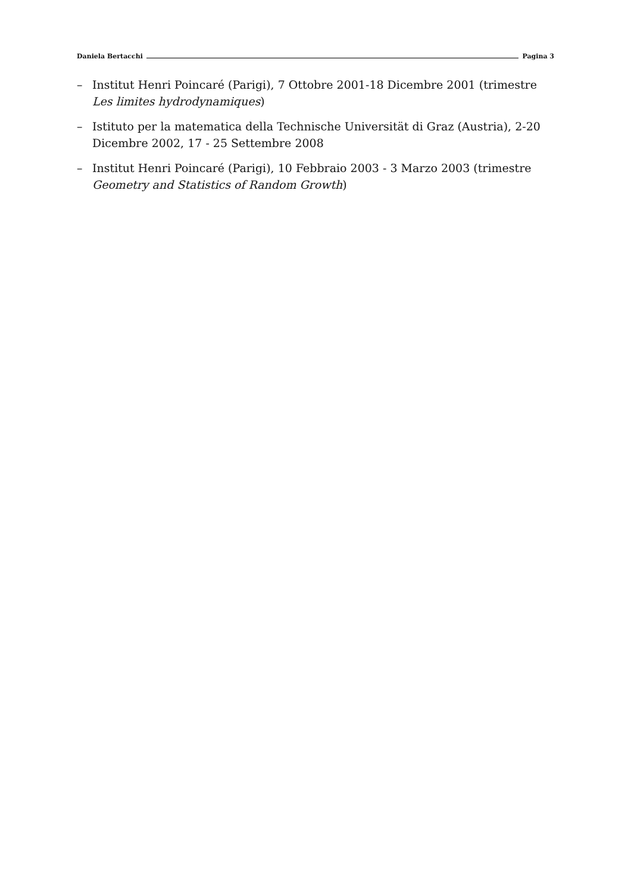Daniela Bertacchi Pagina 3
– Institut Henri Poincaré (Parigi), 7 Ottobre 2001-18 Dicembre 2001 (trimestre Les limites hydrodynamiques)
– Istituto per la matematica della Technische Universität di Graz (Austria), 2-20 Dicembre 2002, 17 - 25 Settembre 2008
– Institut Henri Poincaré (Parigi), 10 Febbraio 2003 - 3 Marzo 2003 (trimestre Geometry and Statistics of Random Growth)